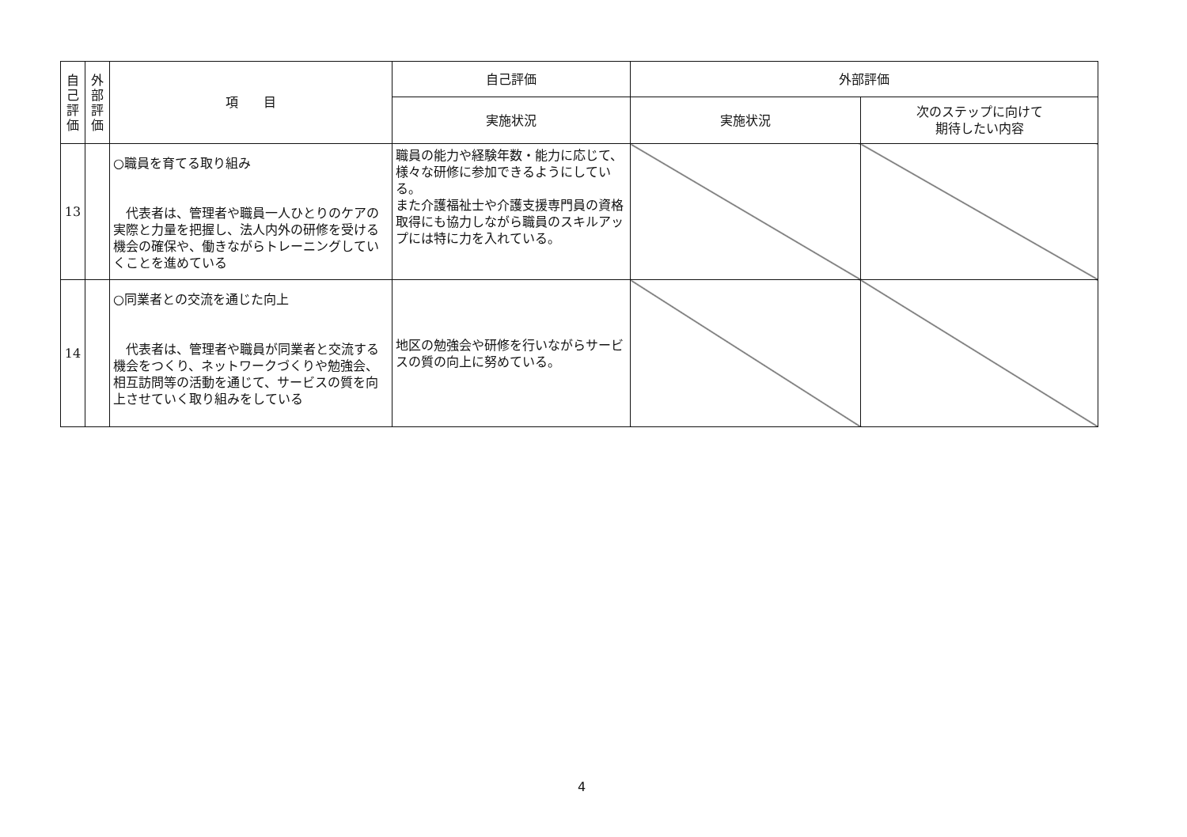| 自 己 評 価 | 外 部 評 価 | 項 目 | 自己評価 | 外部評価 | |
| --- | --- | --- | --- | --- | --- |
| | | | 実施状況 | 実施状況 | 次のステップに向けて 期待したい内容 |
| 13 | | ○職員を育てる取り組み 代表者は、管理者や職員一人ひとりのケアの実際と力量を把握し、法人内外の研修を受ける機会の確保や、働きながらトレーニングしていくことを進めている | 職員の能力や経験年数・能力に応じて、様々な研修に参加できるようにしている。 また介護福祉士や介護支援専門員の資格取得にも協力しながら職員のスキルアップには特に力を入れている。 | | |
| 14 | | ○同業者との交流を通じた向上 代表者は、管理者や職員が同業者と交流する機会をつくり、ネットワークづくりや勉強会、相互訪問等の活動を通じて、サービスの質を向上させていく取り組みをしている | 地区の勉強会や研修を行いながらサービスの質の向上に努めている。 | | |
4